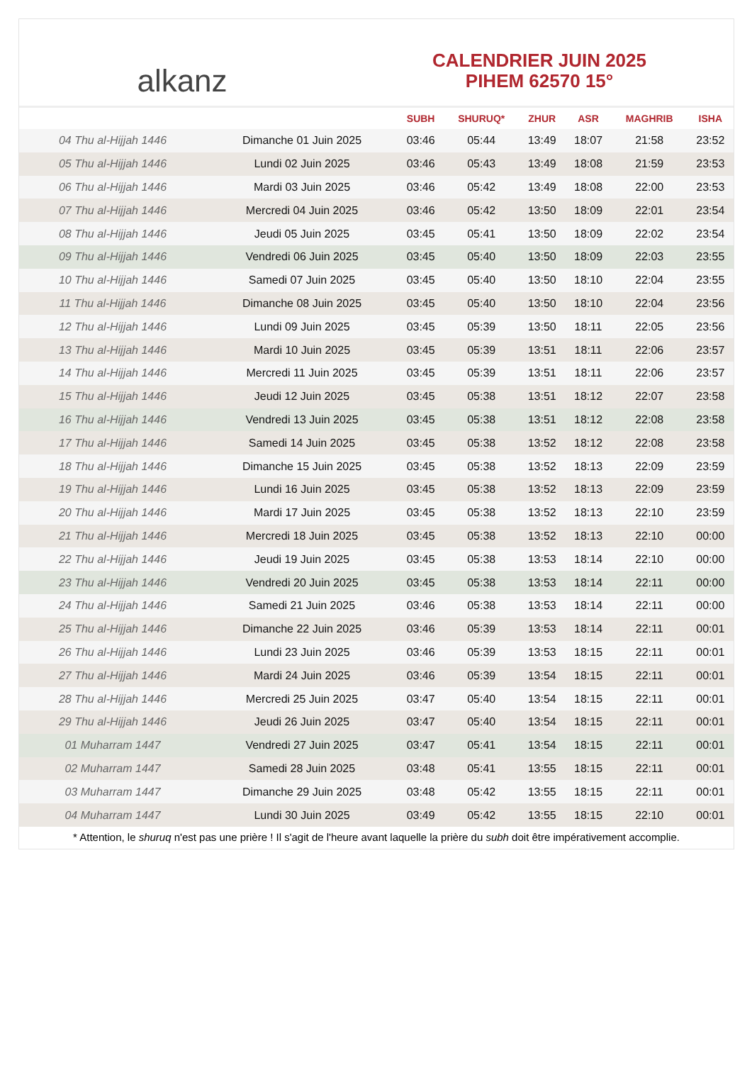alkanz
CALENDRIER JUIN 2025
PIHEM 62570 15°
| | | SUBH | SHURUQ* | ZHUR | ASR | MAGHRIB | ISHA |
| --- | --- | --- | --- | --- | --- | --- | --- |
| 04 Thu al-Hijjah 1446 | Dimanche 01 Juin 2025 | 03:46 | 05:44 | 13:49 | 18:07 | 21:58 | 23:52 |
| 05 Thu al-Hijjah 1446 | Lundi 02 Juin 2025 | 03:46 | 05:43 | 13:49 | 18:08 | 21:59 | 23:53 |
| 06 Thu al-Hijjah 1446 | Mardi 03 Juin 2025 | 03:46 | 05:42 | 13:49 | 18:08 | 22:00 | 23:53 |
| 07 Thu al-Hijjah 1446 | Mercredi 04 Juin 2025 | 03:46 | 05:42 | 13:50 | 18:09 | 22:01 | 23:54 |
| 08 Thu al-Hijjah 1446 | Jeudi 05 Juin 2025 | 03:45 | 05:41 | 13:50 | 18:09 | 22:02 | 23:54 |
| 09 Thu al-Hijjah 1446 | Vendredi 06 Juin 2025 | 03:45 | 05:40 | 13:50 | 18:09 | 22:03 | 23:55 |
| 10 Thu al-Hijjah 1446 | Samedi 07 Juin 2025 | 03:45 | 05:40 | 13:50 | 18:10 | 22:04 | 23:55 |
| 11 Thu al-Hijjah 1446 | Dimanche 08 Juin 2025 | 03:45 | 05:40 | 13:50 | 18:10 | 22:04 | 23:56 |
| 12 Thu al-Hijjah 1446 | Lundi 09 Juin 2025 | 03:45 | 05:39 | 13:50 | 18:11 | 22:05 | 23:56 |
| 13 Thu al-Hijjah 1446 | Mardi 10 Juin 2025 | 03:45 | 05:39 | 13:51 | 18:11 | 22:06 | 23:57 |
| 14 Thu al-Hijjah 1446 | Mercredi 11 Juin 2025 | 03:45 | 05:39 | 13:51 | 18:11 | 22:06 | 23:57 |
| 15 Thu al-Hijjah 1446 | Jeudi 12 Juin 2025 | 03:45 | 05:38 | 13:51 | 18:12 | 22:07 | 23:58 |
| 16 Thu al-Hijjah 1446 | Vendredi 13 Juin 2025 | 03:45 | 05:38 | 13:51 | 18:12 | 22:08 | 23:58 |
| 17 Thu al-Hijjah 1446 | Samedi 14 Juin 2025 | 03:45 | 05:38 | 13:52 | 18:12 | 22:08 | 23:58 |
| 18 Thu al-Hijjah 1446 | Dimanche 15 Juin 2025 | 03:45 | 05:38 | 13:52 | 18:13 | 22:09 | 23:59 |
| 19 Thu al-Hijjah 1446 | Lundi 16 Juin 2025 | 03:45 | 05:38 | 13:52 | 18:13 | 22:09 | 23:59 |
| 20 Thu al-Hijjah 1446 | Mardi 17 Juin 2025 | 03:45 | 05:38 | 13:52 | 18:13 | 22:10 | 23:59 |
| 21 Thu al-Hijjah 1446 | Mercredi 18 Juin 2025 | 03:45 | 05:38 | 13:52 | 18:13 | 22:10 | 00:00 |
| 22 Thu al-Hijjah 1446 | Jeudi 19 Juin 2025 | 03:45 | 05:38 | 13:53 | 18:14 | 22:10 | 00:00 |
| 23 Thu al-Hijjah 1446 | Vendredi 20 Juin 2025 | 03:45 | 05:38 | 13:53 | 18:14 | 22:11 | 00:00 |
| 24 Thu al-Hijjah 1446 | Samedi 21 Juin 2025 | 03:46 | 05:38 | 13:53 | 18:14 | 22:11 | 00:00 |
| 25 Thu al-Hijjah 1446 | Dimanche 22 Juin 2025 | 03:46 | 05:39 | 13:53 | 18:14 | 22:11 | 00:01 |
| 26 Thu al-Hijjah 1446 | Lundi 23 Juin 2025 | 03:46 | 05:39 | 13:53 | 18:15 | 22:11 | 00:01 |
| 27 Thu al-Hijjah 1446 | Mardi 24 Juin 2025 | 03:46 | 05:39 | 13:54 | 18:15 | 22:11 | 00:01 |
| 28 Thu al-Hijjah 1446 | Mercredi 25 Juin 2025 | 03:47 | 05:40 | 13:54 | 18:15 | 22:11 | 00:01 |
| 29 Thu al-Hijjah 1446 | Jeudi 26 Juin 2025 | 03:47 | 05:40 | 13:54 | 18:15 | 22:11 | 00:01 |
| 01 Muharram 1447 | Vendredi 27 Juin 2025 | 03:47 | 05:41 | 13:54 | 18:15 | 22:11 | 00:01 |
| 02 Muharram 1447 | Samedi 28 Juin 2025 | 03:48 | 05:41 | 13:55 | 18:15 | 22:11 | 00:01 |
| 03 Muharram 1447 | Dimanche 29 Juin 2025 | 03:48 | 05:42 | 13:55 | 18:15 | 22:11 | 00:01 |
| 04 Muharram 1447 | Lundi 30 Juin 2025 | 03:49 | 05:42 | 13:55 | 18:15 | 22:10 | 00:01 |
* Attention, le shuruq n'est pas une prière ! Il s'agit de l'heure avant laquelle la prière du subh doit être impérativement accomplie.